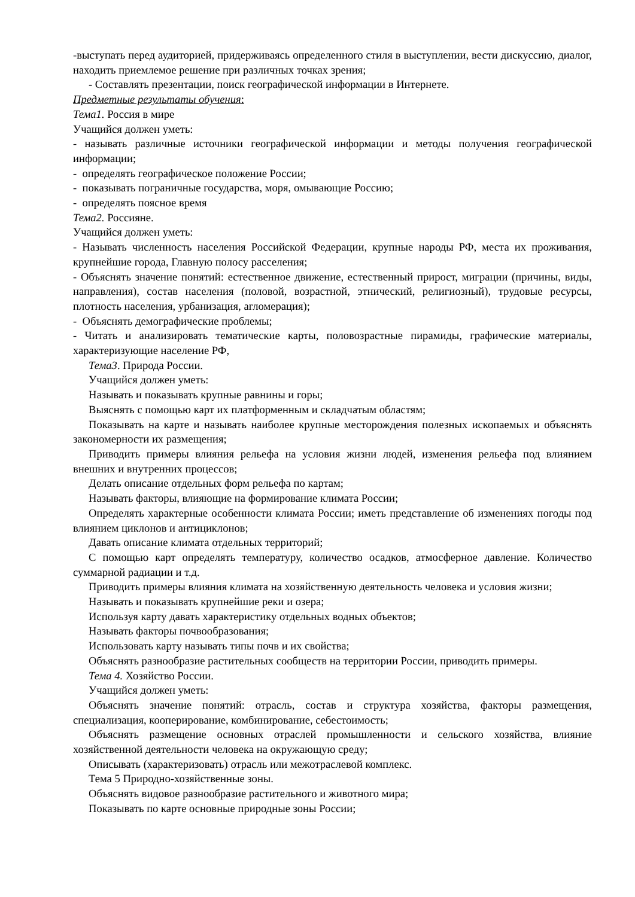-выступать перед аудиторией, придерживаясь определенного стиля в выступлении, вести дискуссию, диалог, находить приемлемое решение при различных точках зрения;
- Составлять презентации, поиск географической информации в Интернете.
Предметные результаты обучения:
Тема1. Россия в мире
Учащийся должен уметь:
- называть различные источники географической информации и методы получения географической информации;
- определять географическое положение России;
- показывать пограничные государства, моря, омывающие Россию;
- определять поясное время
Тема2. Россияне.
Учащийся должен уметь:
- Называть численность населения Российской Федерации, крупные народы РФ, места их проживания, крупнейшие города, Главную полосу расселения;
- Объяснять значение понятий: естественное движение, естественный прирост, миграции (причины, виды, направления), состав населения (половой, возрастной, этнический, религиозный), трудовые ресурсы, плотность населения, урбанизация, агломерация);
- Объяснять демографические проблемы;
- Читать и анализировать тематические карты, половозрастные пирамиды, графические материалы, характеризующие население РФ,
Тема3. Природа России.
Учащийся должен уметь:
Называть и показывать крупные равнины и горы;
Выяснять с помощью карт их платформенным и складчатым областям;
Показывать на карте и называть наиболее крупные месторождения полезных ископаемых и объяснять закономерности их размещения;
Приводить примеры влияния рельефа на условия жизни людей, изменения рельефа под влиянием внешних и внутренних процессов;
Делать описание отдельных форм рельефа по картам;
Называть факторы, влияющие на формирование климата России;
Определять характерные особенности климата России; иметь представление об изменениях погоды под влиянием циклонов и антициклонов;
Давать описание климата отдельных территорий;
С помощью карт определять температуру, количество осадков, атмосферное давление. Количество суммарной радиации и т.д.
Приводить примеры влияния климата на хозяйственную деятельность человека и условия жизни;
Называть и показывать крупнейшие реки и озера;
Используя карту давать характеристику отдельных водных объектов;
Называть факторы почвообразования;
Использовать карту называть типы почв и их свойства;
Объяснять разнообразие растительных сообществ на территории России, приводить примеры.
Тема 4. Хозяйство России.
Учащийся должен уметь:
Объяснять значение понятий: отрасль, состав и структура хозяйства, факторы размещения, специализация, кооперирование, комбинирование, себестоимость;
Объяснять размещение основных отраслей промышленности и сельского хозяйства, влияние хозяйственной деятельности человека на окружающую среду;
Описывать (характеризовать) отрасль или межотраслевой комплекс.
Тема 5 Природно-хозяйственные зоны.
Объяснять видовое разнообразие растительного и животного мира;
Показывать по карте основные природные зоны России;